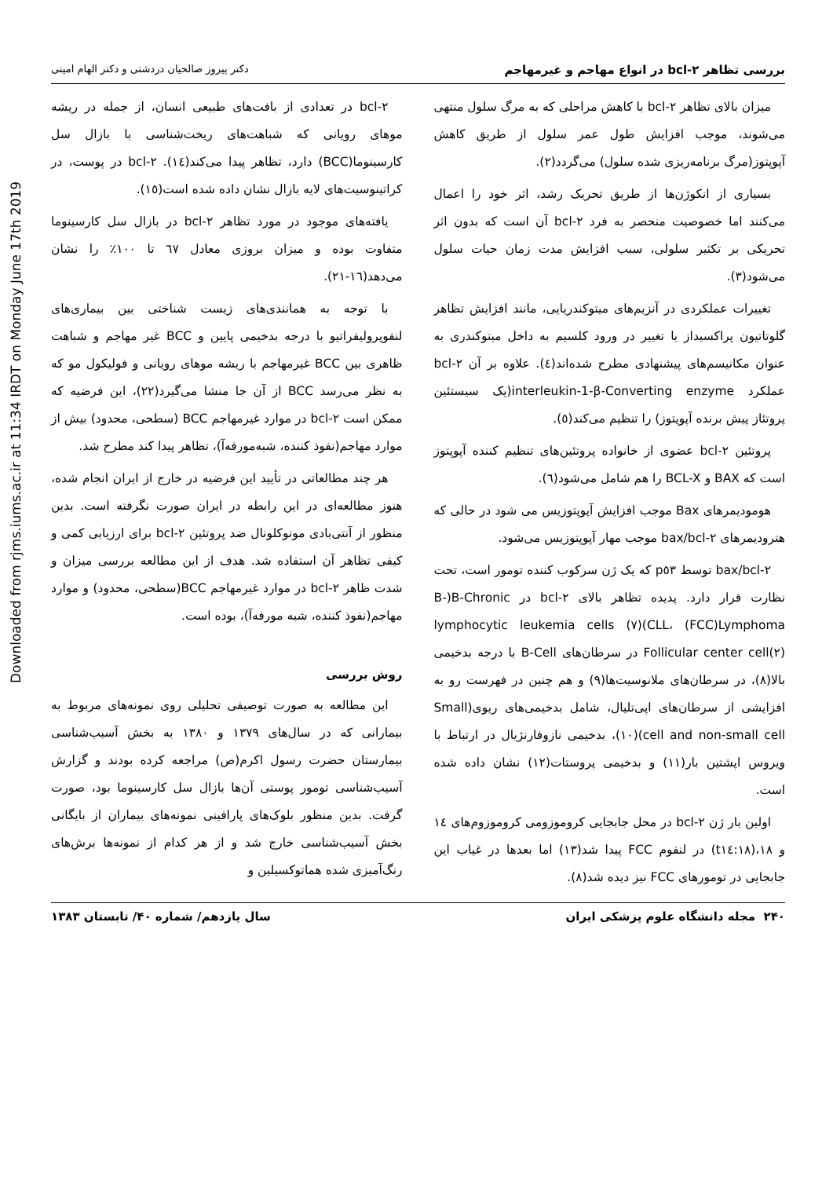Downloaded from rjms.iums.ac.ir at 11:34 IRDT on Monday June 17th 2019
بررسی تظاهر bcl-۲ در انواع مهاجم و غیرمهاجم دکتر پیروز صالحیان دردشتی و دکتر الهام امینی
میزان بالای تظاهر bcl-۲ با کاهش مراحلی که به مرگ سلول منتهی می‌شوند، موجب افزایش طول عمر سلول از طریق کاهش آپوپتوز(مرگ برنامه‌ریزی شده سلول) می‌گردد(۲).
بسیاری از انکوژن‌ها از طریق تحریک رشد، اثر خود را اعمال می‌کنند اما خصوصیت منحصر به فرد bcl-۲ آن است که بدون اثر تحریکی بر تکثیر سلولی، سبب افزایش مدت زمان حیات سلول می‌شود(۳).
تغییرات عملکردی در آنزیم‌های میتوکندریایی، مانند افزایش تظاهر گلوتاتیون پراکسیداز یا تغییر در ورود کلسیم به داخل میتوکندری به عنوان مکانیسم‌های پیشنهادی مطرح شده‌اند(٤). علاوه بر آن bcl-۲ عملکرد interleukin-1-β-Converting enzyme(یک سیستئین پروتئاز پیش برنده آپوپتوز) را تنظیم می‌کند(٥).
پروتئین bcl-۲ عضوی از خانواده پروتئین‌های تنظیم کننده آپوپتوز است که BAX و BCL-X را هم شامل می‌شود(٦).
هومودیمرهای Bax موجب افزایش آپوپتوزیس می شود در حالی که هترودیمرهای bax/bcl-۲ موجب مهار آپوپتوزیس می‌شود.
bax/bcl-۲ توسط p٥٣ که یک ژن سرکوب کننده تومور است، تحت نظارت قرار دارد. پدیده تظاهر بالای bcl-۲ در B-)B-Chronic lymphocytic leukemia cells (۷)(CLL، (FCC)Lymphoma Follicular center cell(۲) در سرطان‌های B-Cell با درجه بدخیمی بالا(۸)، در سرطان‌های ملانوسیت‌ها(۹) و هم چنین در فهرست رو به افزایشی از سرطان‌های اپی‌تلیال، شامل بدخیمی‌های ریوی(Small cell and non-small cell)(۱۰)، بدخیمی نازوفارنژیال در ارتباط با ویروس اپشتین بار(۱۱) و بدخیمی پروستات(۱۲) نشان داده شده است.
اولین بار ژن bcl-۲ در محل جابجایی کروموزومی کروموزوم‌های ١٤ و ١٨،(t١٤:١٨) در لنفوم FCC پیدا شد(۱۳) اما بعدها در غیاب این جابجایی در تومورهای FCC نیز دیده شد(۸).
bcl-۲ در تعدادی از بافت‌های طبیعی انسان، از جمله در ریشه موهای رویانی که شباهت‌های ریخت‌شناسی با بازال سل کارسینوما(BCC) دارد، تظاهر پیدا می‌کند(١٤). bcl-۲ در پوست، در کراتینوسیت‌های لایه بازال نشان داده شده است(١٥).
یافته‌های موجود در مورد تظاهر bcl-۲ در بازال سل کارسینوما متفاوت بوده و میزان بروزی معادل ٦٧ تا ١٠٠٪ را نشان می‌دهد(١٦-٢١).
با توجه به همانندی‌های زیست شناختی بین بیماری‌های لنفوپرولیفراتیو با درجه بدخیمی پایین و BCC غیر مهاجم و شباهت ظاهری بین BCC غیرمهاجم با ریشه موهای رویانی و فولیکول مو که به نظر می‌رسد BCC از آن جا منشا می‌گیرد(٢٢)، این فرضیه که ممکن است bcl-۲ در موارد غیرمهاجم BCC (سطحی، محدود) بیش از موارد مهاجم(نفوذ کننده، شبه‌مورفه‌آ)، تظاهر پیدا کند مطرح شد.
هر چند مطالعاتی در تأیید این فرضیه در خارج از ایران انجام شده، هنوز مطالعه‌ای در این رابطه در ایران صورت نگرفته است. بدین منظور از آنتی‌بادی مونوکلونال ضد پروتئین bcl-۲ برای ارزیابی کمی و کیفی تظاهر آن استفاده شد. هدف از این مطالعه بررسی میزان و شدت ظاهر bcl-۲ در موارد غیرمهاجم BCC(سطحی، محدود) و موارد مهاجم(نفوذ کننده، شبه مورفه‌آ)، بوده است.
روش بررسی
این مطالعه به صورت توصیفی تحلیلی روی نمونه‌های مربوط به بیمارانی که در سال‌های ۱۳۷۹ و ۱۳۸۰ به بخش آسیب‌شناسی بیمارستان حضرت رسول اکرم(ص) مراجعه کرده بودند و گزارش آسیب‌شناسی تومور پوستی آن‌ها بازال سل کارسینوما بود، صورت گرفت. بدین منظور بلوک‌های پارافینی نمونه‌های بیماران از بایگانی بخش آسیب‌شناسی خارج شد و از هر کدام از نمونه‌ها برش‌های رنگ‌آمیزی شده هماتوکسیلین و
۲۴۰ مجله دانشگاه علوم پزشکی ایران سال یازدهم/ شماره ۴۰/ تابستان ۱۳۸۳